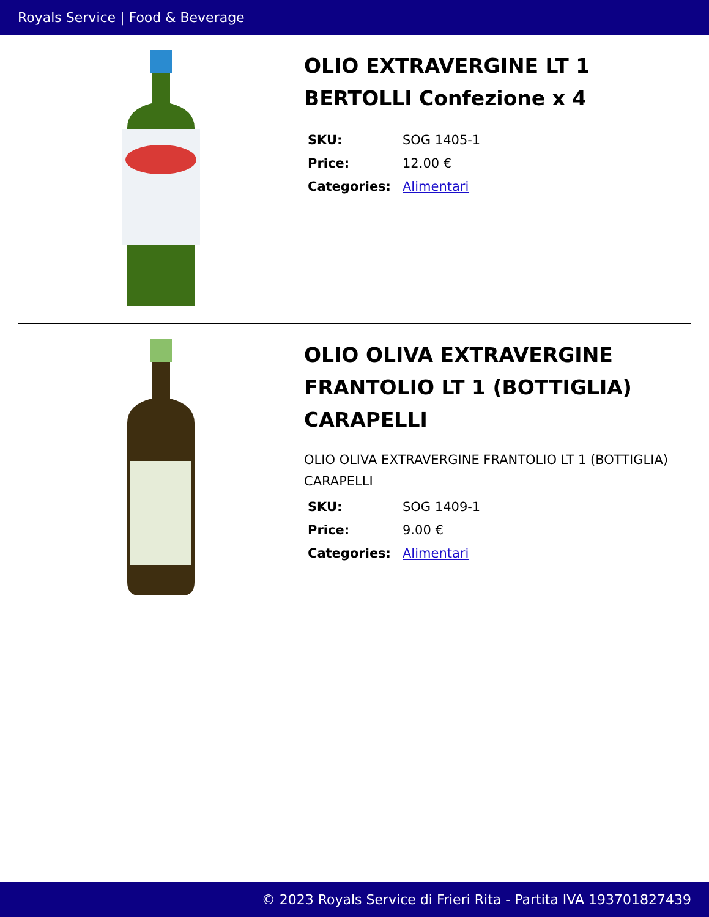Royals Service | Food & Beverage
OLIO EXTRAVERGINE LT 1 BERTOLLI Confezione x 4
| SKU: | SOG 1405-1 |
| Price: | 12.00 € |
| Categories: | Alimentari |
OLIO OLIVA EXTRAVERGINE FRANTOLIO LT 1 (BOTTIGLIA) CARAPELLI
OLIO OLIVA EXTRAVERGINE FRANTOLIO LT 1 (BOTTIGLIA) CARAPELLI
| SKU: | SOG 1409-1 |
| Price: | 9.00 € |
| Categories: | Alimentari |
© 2023 Royals Service di Frieri Rita - Partita IVA 193701827439